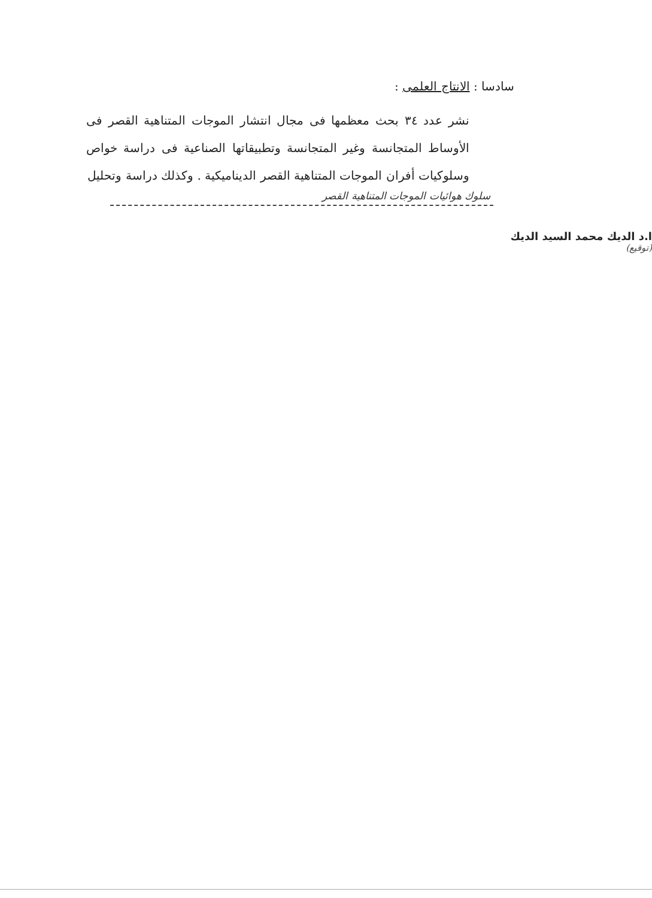سادسا : الانتاج العلمى :
نشر عدد ٣٤ بحث معظمها فى مجال انتشار الموجات المتناهية القصر فى الأوساط المتجانسة وغير المتجانسة وتطبيقاتها الصناعية فى دراسة خواص وسلوكيات أفران الموجات المتناهية القصر الديناميكية . وكذلك دراسة وتحليل
سلوك هوائيات الموجات المتناهية القصر
ا.د الديك محمد السيد الديك
(توقيع)